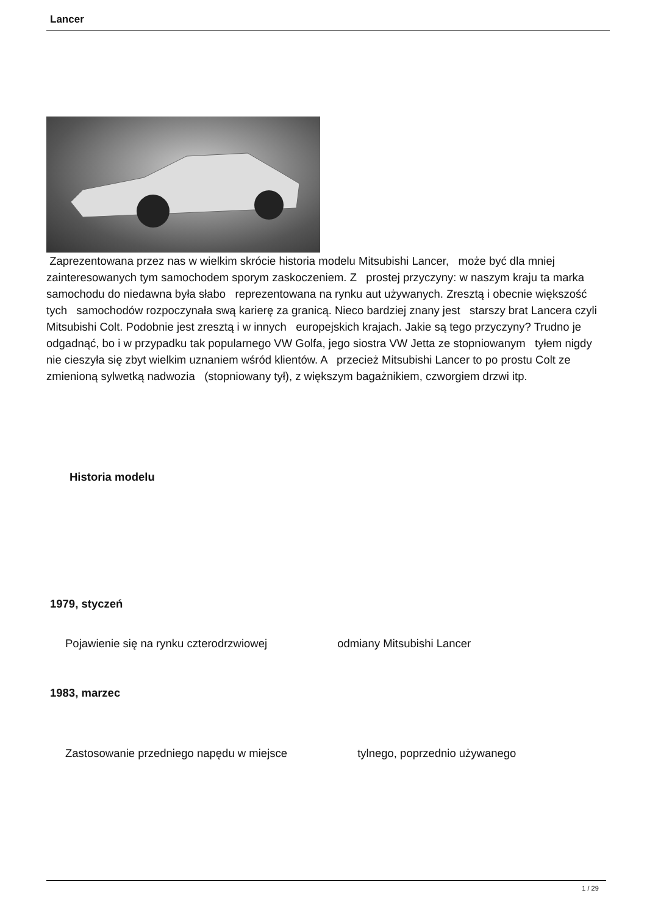Lancer
Zaprezentowana przez nas w wielkim skrócie historia modelu Mitsubishi Lancer, może być dla mniej zainteresowanych tym samochodem sporym zaskoczeniem. Z prostej przyczyny: w naszym kraju ta marka samochodu do niedawna była słabo reprezentowana na rynku aut używanych. Zresztą i obecnie większość tych samochodów rozpoczynała swą karierę za granicą. Nieco bardziej znany jest starszy brat Lancera czyli Mitsubishi Colt. Podobnie jest zresztą i w innych europejskich krajach. Jakie są tego przyczyny? Trudno je odgadnąć, bo i w przypadku tak popularnego VW Golfa, jego siostra VW Jetta ze stopniowanym tyłem nigdy nie cieszyła się zbyt wielkim uznaniem wśród klientów. A przecież Mitsubishi Lancer to po prostu Colt ze zmienioną sylwetką nadwozia (stopniowany tył), z większym bagażnikiem, czworgiem drzwi itp.
Historia modelu
1979, styczeń
Pojawienie się na rynku czterodrzwiowej odmiany Mitsubishi Lancer
1983, marzec
Zastosowanie przedniego napędu w miejsce tylnego, poprzednio używanego
1 / 29